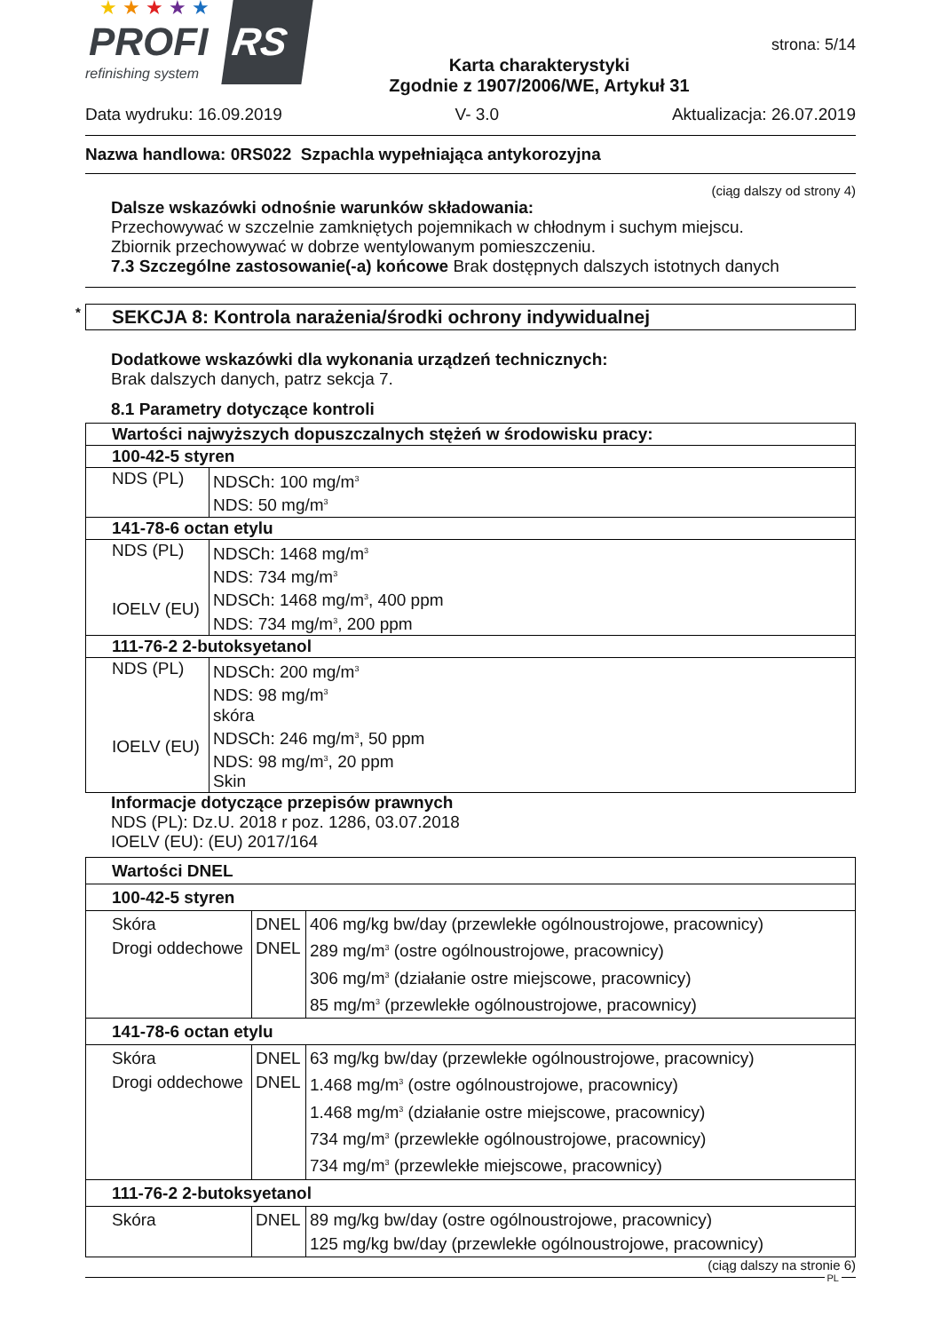★★★★★
PROFI RS
refinishing system
Karta charakterystyki
Zgodnie z 1907/2006/WE, Artykuł 31
strona: 5/14
Data wydruku: 16.09.2019 V- 3.0 Aktualizacja: 26.07.2019
Nazwa handlowa: 0RS022 Szpachla wypełniająca antykorozyjna
(ciąg dalszy od strony 4)
Dalsze wskazówki odnośnie warunków składowania:
Przechowywać w szczelnie zamkniętych pojemnikach w chłodnym i suchym miejscu.
Zbiornik przechowywać w dobrze wentylowanym pomieszczeniu.
7.3 Szczególne zastosowanie(-a) końcowe Brak dostępnych dalszych istotnych danych
* SEKCJA 8: Kontrola narażenia/środki ochrony indywidualnej
Dodatkowe wskazówki dla wykonania urządzeń technicznych:
Brak dalszych danych, patrz sekcja 7.
8.1 Parametry dotyczące kontroli
| Wartości najwyższych dopuszczalnych stężeń w środowisku pracy: | |
| 100-42-5 styren | |
| NDS (PL) | NDSCh: 100 mg/m<sup>3</sup> NDS: 50 mg/m<sup>3</sup> |
| 141-78-6 octan etylu | |
| NDS (PL) IOELV (EU) | NDSCh: 1468 mg/m<sup>3</sup> NDS: 734 mg/m<sup>3</sup> NDSCh: 1468 mg/m<sup>3</sup>, 400 ppm NDS: 734 mg/m<sup>3</sup>, 200 ppm |
| 111-76-2 2-butoksyetanol | |
| NDS (PL) IOELV (EU) | NDSCh: 200 mg/m<sup>3</sup> NDS: 98 mg/m<sup>3</sup> skóra NDSCh: 246 mg/m<sup>3</sup>, 50 ppm NDS: 98 mg/m<sup>3</sup>, 20 ppm Skin |
Informacje dotyczące przepisów prawnych
NDS (PL): Dz.U. 2018 r poz. 1286, 03.07.2018
IOELV (EU): (EU) 2017/164
| Wartości DNEL | | |
| 100-42-5 styren | | |
| Skóra Drogi oddechowe | DNEL DNEL | 406 mg/kg bw/day (przewlekłe ogólnoustrojowe, pracownicy) 289 mg/m<sup>3</sup> (ostre ogólnoustrojowe, pracownicy) 306 mg/m<sup>3</sup> (działanie ostre miejscowe, pracownicy) 85 mg/m<sup>3</sup> (przewlekłe ogólnoustrojowe, pracownicy) |
| 141-78-6 octan etylu | | |
| Skóra Drogi oddechowe | DNEL DNEL | 63 mg/kg bw/day (przewlekłe ogólnoustrojowe, pracownicy) 1.468 mg/m<sup>3</sup> (ostre ogólnoustrojowe, pracownicy) 1.468 mg/m<sup>3</sup> (działanie ostre miejscowe, pracownicy) 734 mg/m<sup>3</sup> (przewlekłe ogólnoustrojowe, pracownicy) 734 mg/m<sup>3</sup> (przewlekłe miejscowe, pracownicy) |
| 111-76-2 2-butoksyetanol | | |
| Skóra | DNEL | 89 mg/kg bw/day (ostre ogólnoustrojowe, pracownicy) 125 mg/kg bw/day (przewlekłe ogólnoustrojowe, pracownicy) |
(ciąg dalszy na stronie 6)
PL